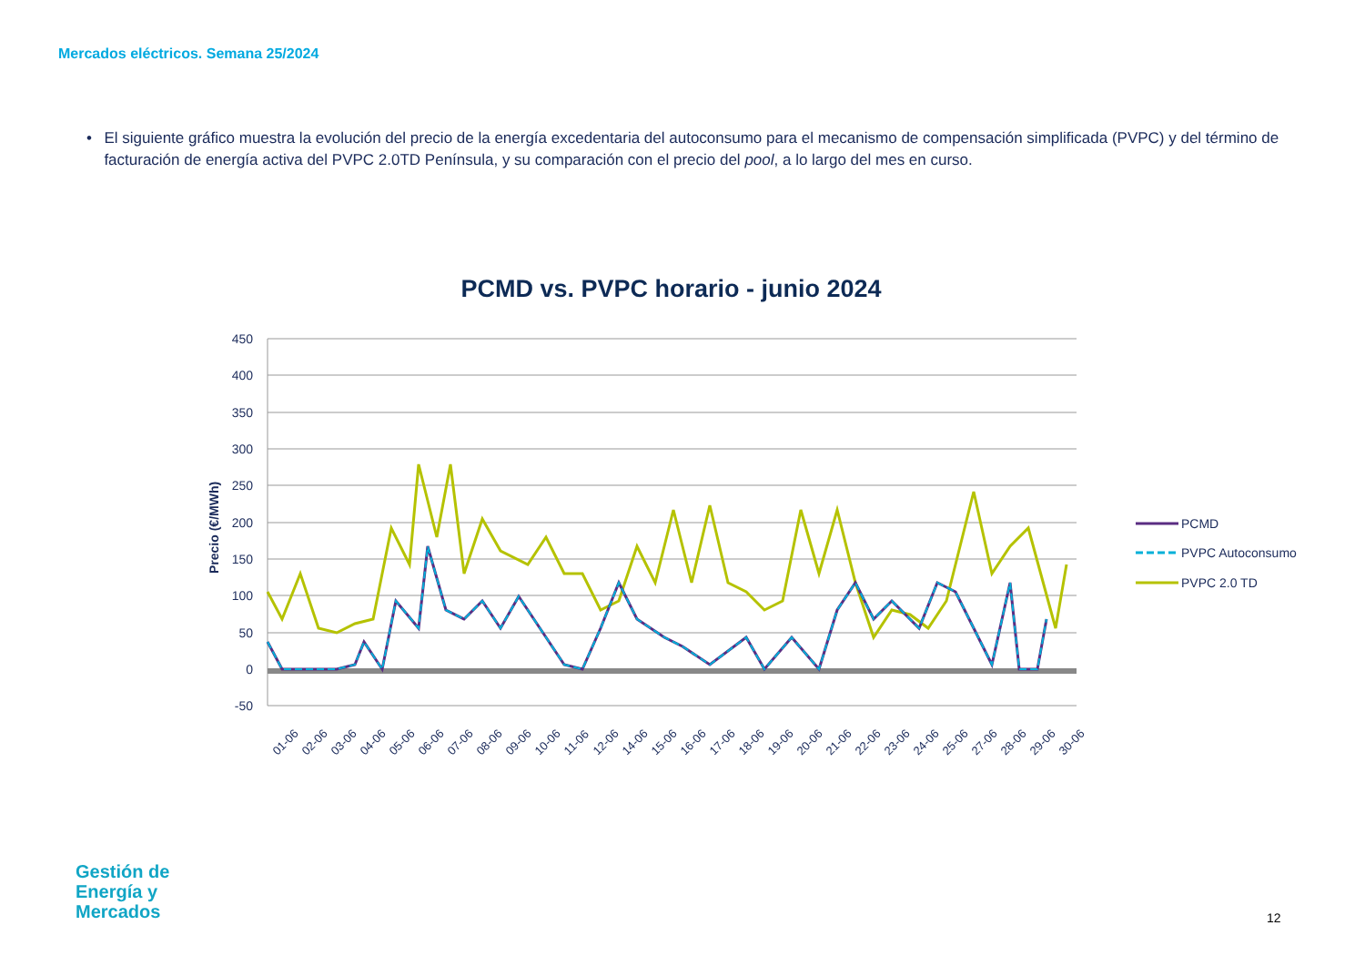Mercados eléctricos. Semana 25/2024
• El siguiente gráfico muestra la evolución del precio de la energía excedentaria del autoconsumo para el mecanismo de compensación simplificada (PVPC) y del término de facturación de energía activa del PVPC 2.0TD Península, y su comparación con el precio del pool, a lo largo del mes en curso.
PCMD vs. PVPC horario - junio 2024
450
400
350
300
250
200
150
100
50
0
-50
Precio (€/MWh)
01-06
02-06
03-06
04-06
05-06
06-06
07-06
08-06
09-06
10-06
11-06
12-06
14-06
15-06
16-06
17-06
18-06
19-06
20-06
21-06
22-06
23-06
24-06
25-06
27-06
28-06
29-06
30-06
PCMD
PVPC Autoconsumo
PVPC 2.0 TD
Gestión de
Energía y
Mercados
12